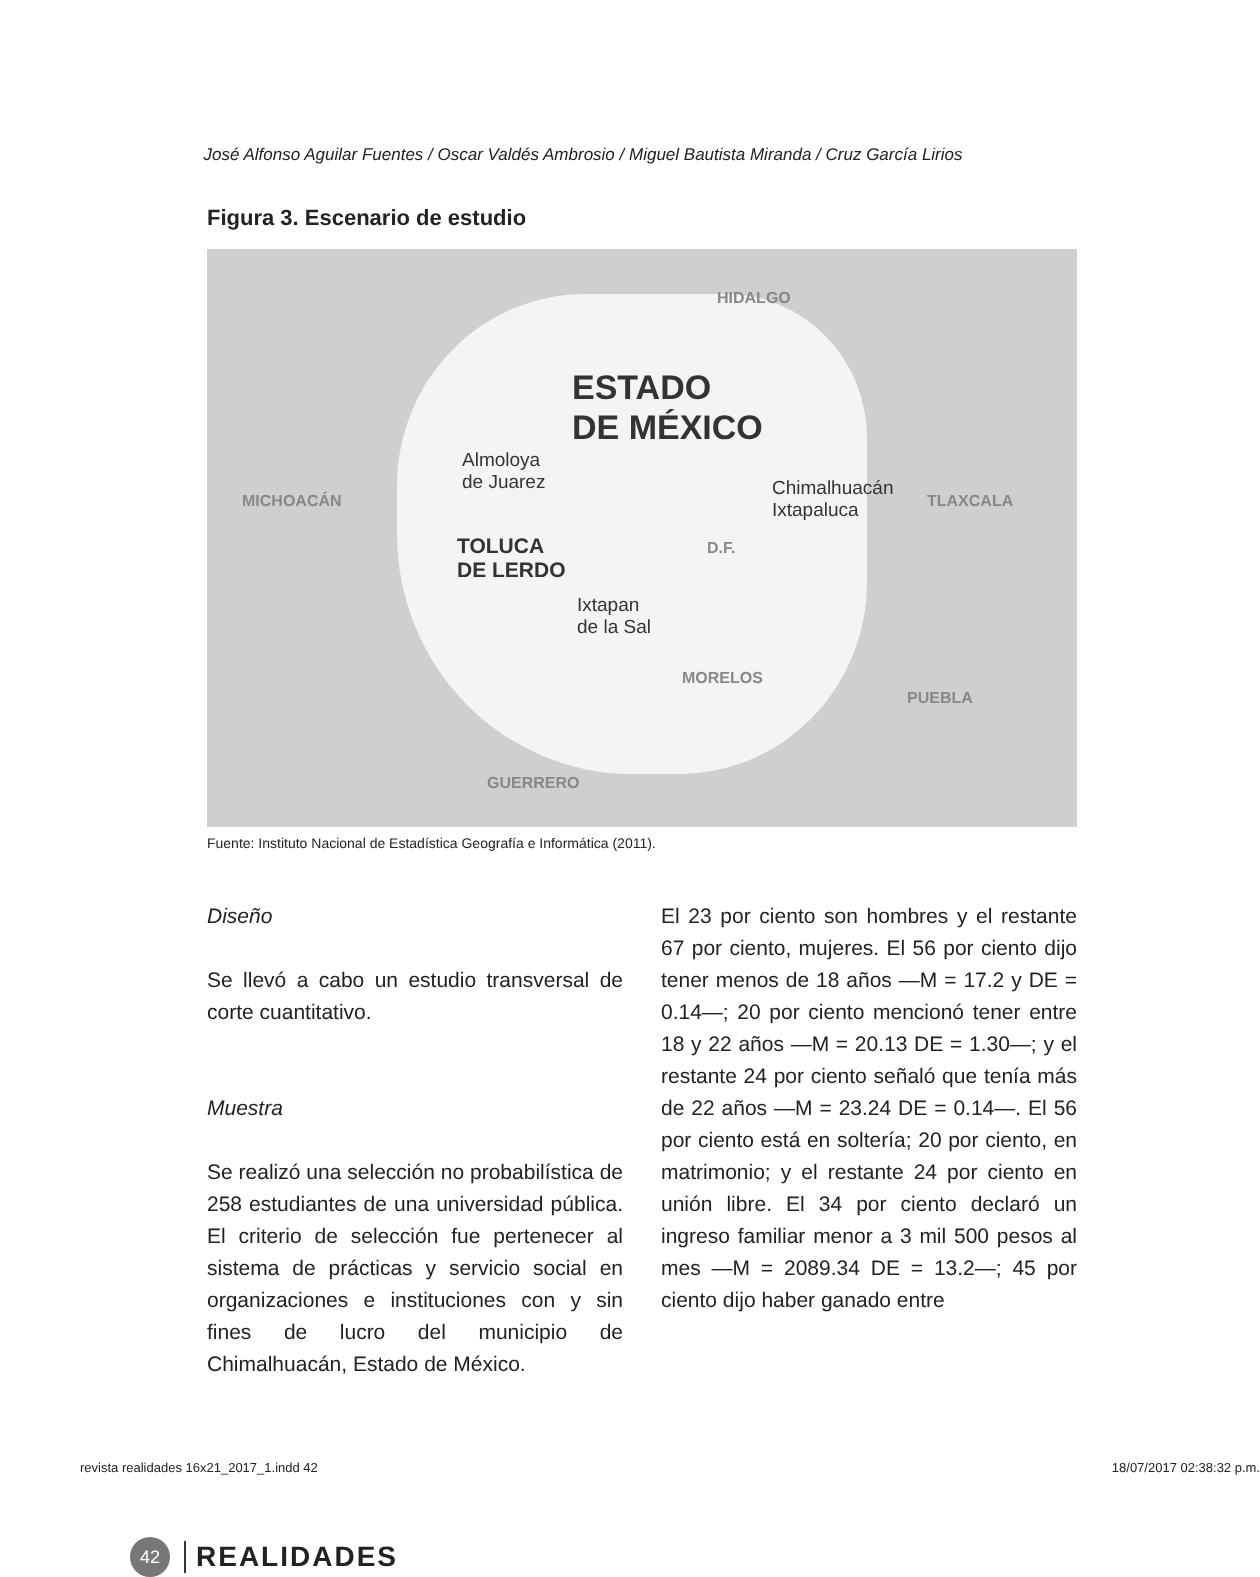José Alfonso Aguilar Fuentes / Oscar Valdés Ambrosio / Miguel Bautista Miranda / Cruz García Lirios
Figura 3. Escenario de estudio
HIDALGO
ESTADO
DE MÉXICO
Almoloya
de Juarez
MICHOACÁN
Chimalhuacán
Ixtapaluca
TLAXCALA
TOLUCA
DE LERDO
D.F.
Ixtapan
de la Sal
MORELOS
PUEBLA
GUERRERO
Fuente: Instituto Nacional de Estadística Geografía e Informática (2011).
Diseño
Se llevó a cabo un estudio transversal de corte cuantitativo.
Muestra
Se realizó una selección no probabilística de 258 estudiantes de una universidad pública. El criterio de selección fue pertenecer al sistema de prácticas y servicio social en organizaciones e instituciones con y sin fines de lucro del municipio de Chimalhuacán, Estado de México.
El 23 por ciento son hombres y el restante 67 por ciento, mujeres. El 56 por ciento dijo tener menos de 18 años —M = 17.2 y DE = 0.14—; 20 por ciento mencionó tener entre 18 y 22 años —M = 20.13 DE = 1.30—; y el restante 24 por ciento señaló que tenía más de 22 años —M = 23.24 DE = 0.14—. El 56 por ciento está en soltería; 20 por ciento, en matrimonio; y el restante 24 por ciento en unión libre. El 34 por ciento declaró un ingreso familiar menor a 3 mil 500 pesos al mes —M = 2089.34 DE = 13.2—; 45 por ciento dijo haber ganado entre
42
REALIDADES
revista realidades 16x21_2017_1.indd 42 18/07/2017 02:38:32 p.m.